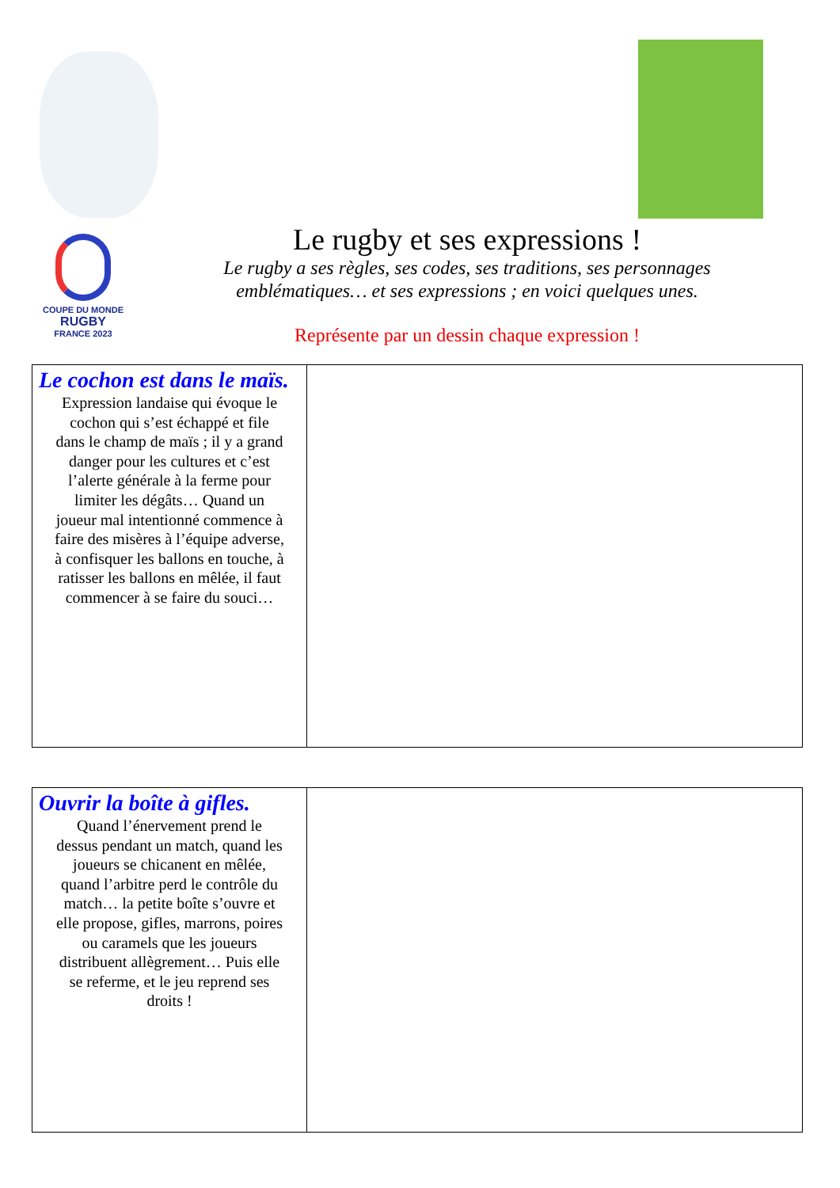COUPE DU MONDE
RUGBY
FRANCE 2023
Le rugby et ses expressions !
Le rugby a ses règles, ses codes, ses traditions, ses personnages emblématiques… et ses expressions ; en voici quelques unes.
Représente par un dessin chaque expression !
| Le cochon est dans le maïs. Expression landaise qui évoque le cochon qui s’est échappé et file dans le champ de maïs ; il y a grand danger pour les cultures et c’est l’alerte générale à la ferme pour limiter les dégâts… Quand un joueur mal intentionné commence à faire des misères à l’équipe adverse, à confisquer les ballons en touche, à ratisser les ballons en mêlée, il faut commencer à se faire du souci… | |
| Ouvrir la boîte à gifles. Quand l’énervement prend le dessus pendant un match, quand les joueurs se chicanent en mêlée, quand l’arbitre perd le contrôle du match… la petite boîte s’ouvre et elle propose, gifles, marrons, poires ou caramels que les joueurs distribuent allègrement… Puis elle se referme, et le jeu reprend ses droits ! | |